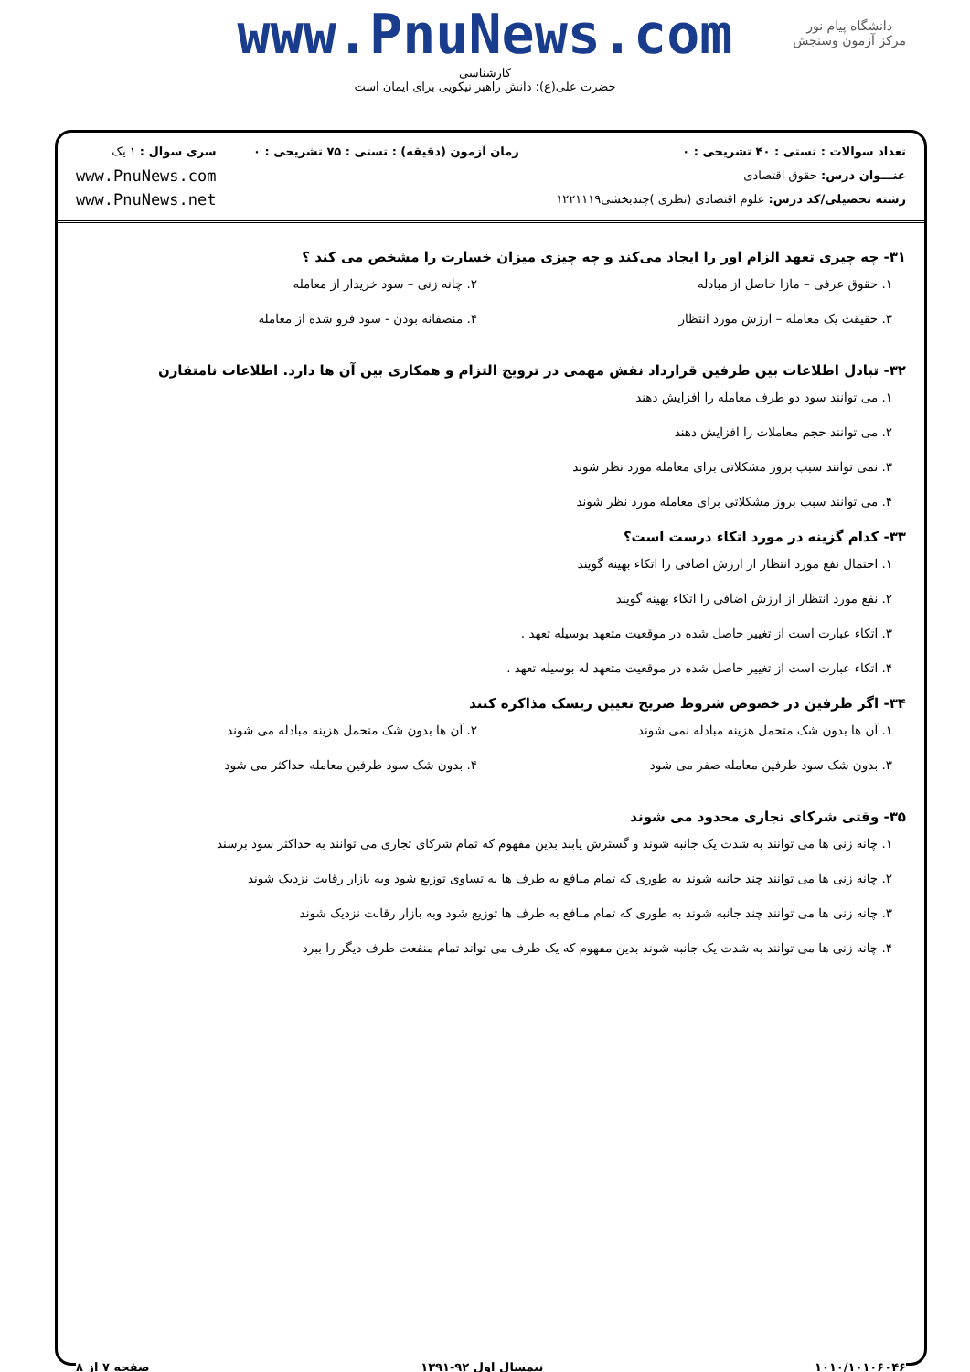www.PnuNews.com
کارشناسی
حضرت علی(ع): دانش راهبر نیکویی برای ایمان است
دانشگاه پیام نور
مرکز آزمون وسنجش
تعداد سوالات : تستی : ۴۰ تشریحی : ۰
عنـــوان درس: حقوق اقتصادی
رشته تحصیلی/کد درس: علوم اقتصادی (نظری )چندبخشی۱۲۲۱۱۱۹
زمان آزمون (دقیقه) : تستی : ۷۵ تشریحی : ۰
سری سوال : ۱ یک
www.PnuNews.com
www.PnuNews.net
۳۱- چه چیزی تعهد الزام اور را ایجاد می‌کند و چه چیزی میزان خسارت را مشخص می کند ؟
۱. حقوق عرفی – مازا حاصل از مبادله
۲. چانه زنی – سود خریدار از معامله
۳. حقیقت یک معامله – ارزش مورد انتظار
۴. منصفانه بودن - سود فرو شده از معامله
۳۲- تبادل اطلاعات بین طرفین قرارداد نقش مهمی در ترویج التزام و همکاری بین آن ها دارد. اطلاعات نامتقارن
۱. می توانند سود دو طرف معامله را افزایش دهند
۲. می توانند حجم معاملات را افزایش دهند
۳. نمی توانند سبب بروز مشکلاتی برای معامله مورد نظر شوند
۴. می توانند سبب بروز مشکلاتی برای معامله مورد نظر شوند
۳۳- کدام گزینه در مورد اتکاء درست است؟
۱. احتمال نفع مورد انتظار از ارزش اضافی را اتکاء بهینه گویند
۲. نفع مورد انتظار از ارزش اضافی را اتکاء بهینه گویند
۳. اتکاء عبارت است از تغییر حاصل شده در موقعیت متعهد بوسیله تعهد .
۴. اتکاء عبارت است از تغییر حاصل شده در موقعیت متعهد له بوسیله تعهد .
۳۴- اگر طرفین در خصوص شروط صریح تعیین ریسک مذاکره کنند
۱. آن ها بدون شک متحمل هزینه مبادله نمی شوند
۲. آن ها بدون شک متحمل هزینه مبادله می شوند
۳. بدون شک سود طرفین معامله صفر می شود
۴. بدون شک سود طرفین معامله حداکثر می شود
۳۵- وقتی شرکای تجاری محدود می شوند
۱. چانه زنی ها می توانند به شدت یک جانبه شوند و گسترش یابند بدین مفهوم که تمام شرکای تجاری می توانند به حداکثر سود برسند
۲. چانه زنی ها می توانند چند جانبه شوند به طوری که تمام منافع به طرف ها به تساوی توزیع شود وبه بازار رقابت نزدیک شوند
۳. چانه زنی ها می توانند چند جانبه شوند به طوری که تمام منافع به طرف ها توزیع شود وبه بازار رقابت نزدیک شوند
۴. چانه زنی ها می توانند به شدت یک جانبه شوند بدین مفهوم که یک طرف می تواند تمام منفعت طرف دیگر را ببرد
۱۰۱۰/۱۰۱۰۶۰۴۶ نیمسال اول ۹۲-۱۳۹۱ صفحه ۷ از ۸